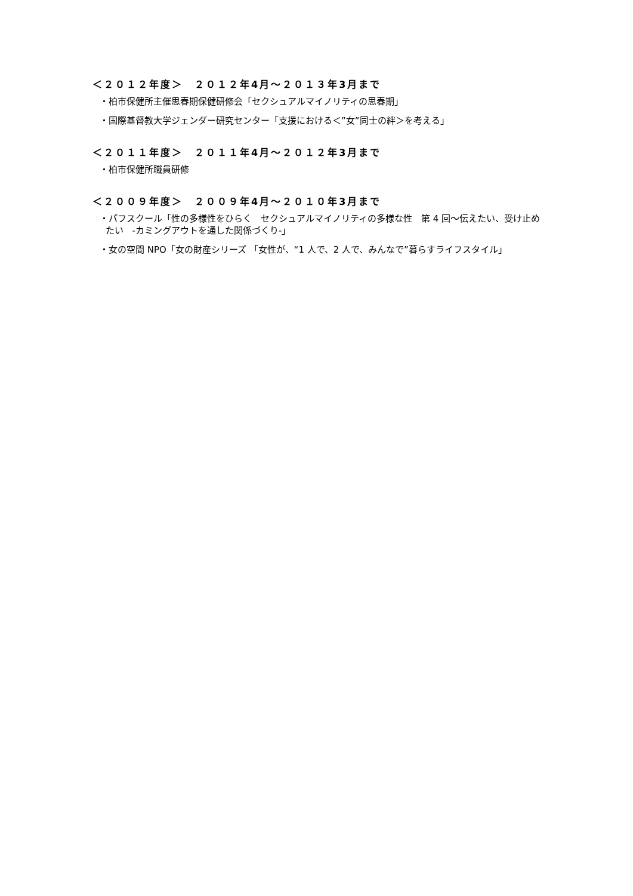＜２０１２年度＞　２０１２年4月～２０１３年3月まで
・柏市保健所主催思春期保健研修会「セクシュアルマイノリティの思春期」
・国際基督教大学ジェンダー研究センター「支援における＜”女”同士の絆＞を考える」
＜２０１１年度＞　２０１１年4月～２０１２年3月まで
・柏市保健所職員研修
＜２００９年度＞　２００９年4月～２０１０年3月まで
・パフスクール「性の多様性をひらく　セクシュアルマイノリティの多様な性　第 4 回～伝えたい、受け止め
たい　-カミングアウトを通した関係づくり-」
・女の空間 NPO「女の財産シリーズ 「女性が、“1 人で、2 人で、みんなで”暮らすライフスタイル」